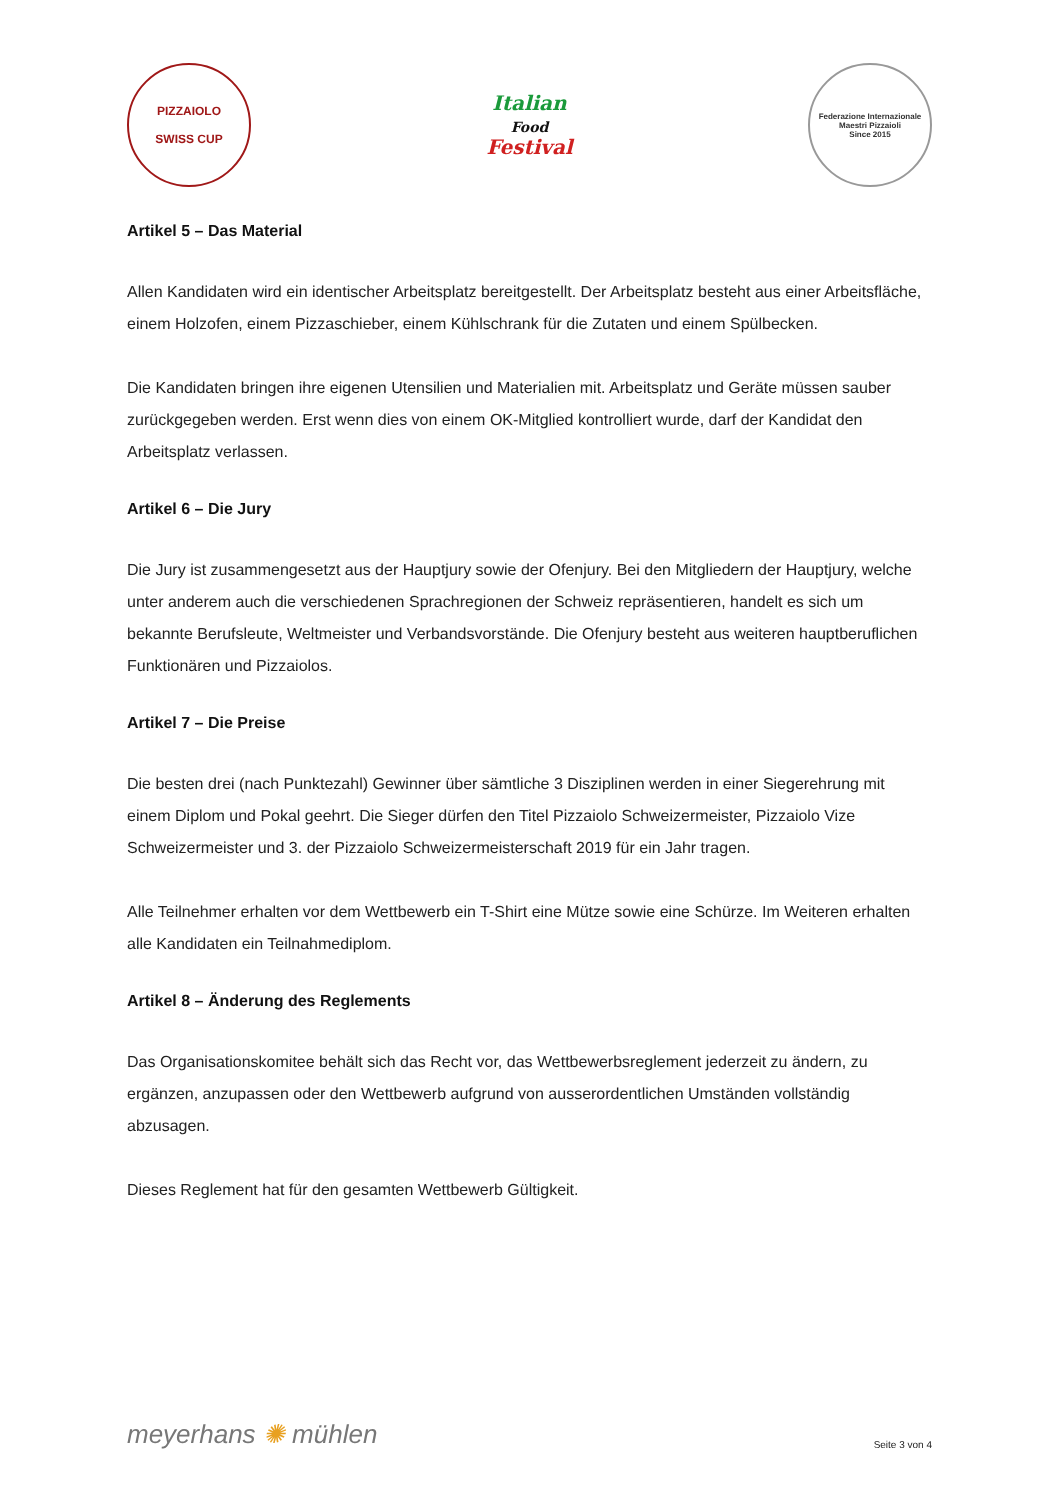PIZZAIOLO
SWISS CUP
Italian
Food
Festival
Federazione Internazionale Maestri Pizzaioli
Since 2015
Artikel 5 – Das Material
Allen Kandidaten wird ein identischer Arbeitsplatz bereitgestellt. Der Arbeitsplatz besteht aus einer Arbeitsfläche, einem Holzofen, einem Pizzaschieber, einem Kühlschrank für die Zutaten und einem Spülbecken.
Die Kandidaten bringen ihre eigenen Utensilien und Materialien mit. Arbeitsplatz und Geräte müssen sauber zurückgegeben werden. Erst wenn dies von einem OK-Mitglied kontrolliert wurde, darf der Kandidat den Arbeitsplatz verlassen.
Artikel 6 – Die Jury
Die Jury ist zusammengesetzt aus der Hauptjury sowie der Ofenjury. Bei den Mitgliedern der Hauptjury, welche unter anderem auch die verschiedenen Sprachregionen der Schweiz repräsentieren, handelt es sich um bekannte Berufsleute, Weltmeister und Verbandsvorstände. Die Ofenjury besteht aus weiteren hauptberuflichen Funktionären und Pizzaiolos.
Artikel 7 – Die Preise
Die besten drei (nach Punktezahl) Gewinner über sämtliche 3 Disziplinen werden in einer Siegerehrung mit einem Diplom und Pokal geehrt. Die Sieger dürfen den Titel Pizzaiolo Schweizermeister, Pizzaiolo Vize Schweizermeister und 3. der Pizzaiolo Schweizermeisterschaft 2019 für ein Jahr tragen.
Alle Teilnehmer erhalten vor dem Wettbewerb ein T-Shirt eine Mütze sowie eine Schürze. Im Weiteren erhalten alle Kandidaten ein Teilnahmediplom.
Artikel 8 – Änderung des Reglements
Das Organisationskomitee behält sich das Recht vor, das Wettbewerbsreglement jederzeit zu ändern, zu ergänzen, anzupassen oder den Wettbewerb aufgrund von ausserordentlichen Umständen vollständig abzusagen.
Dieses Reglement hat für den gesamten Wettbewerb Gültigkeit.
meyerhans ✺ mühlen
Seite 3 von 4